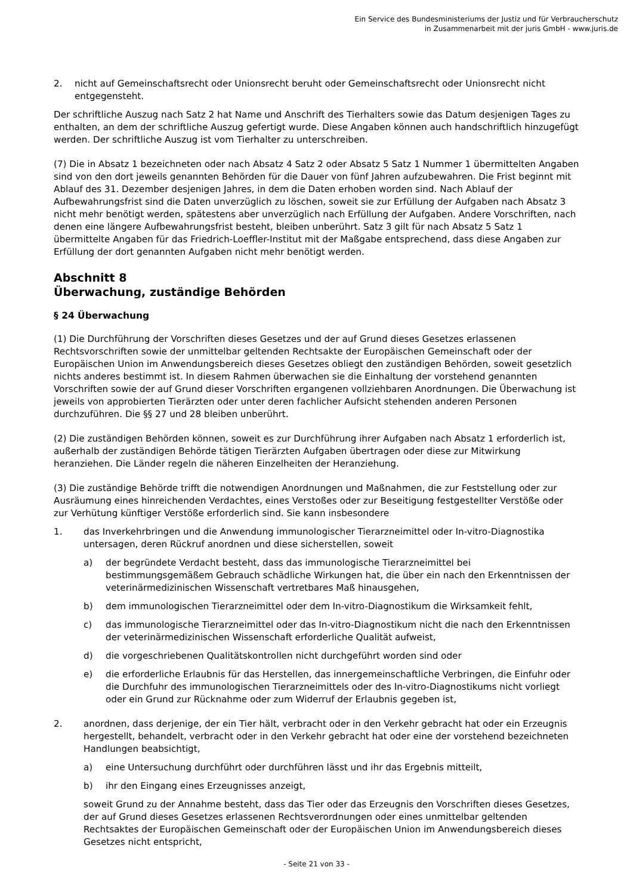Ein Service des Bundesministeriums der Justiz und für Verbraucherschutz
in Zusammenarbeit mit der juris GmbH - www.juris.de
2. nicht auf Gemeinschaftsrecht oder Unionsrecht beruht oder Gemeinschaftsrecht oder Unionsrecht nicht entgegensteht.
Der schriftliche Auszug nach Satz 2 hat Name und Anschrift des Tierhalters sowie das Datum desjenigen Tages zu enthalten, an dem der schriftliche Auszug gefertigt wurde. Diese Angaben können auch handschriftlich hinzugefügt werden. Der schriftliche Auszug ist vom Tierhalter zu unterschreiben.
(7) Die in Absatz 1 bezeichneten oder nach Absatz 4 Satz 2 oder Absatz 5 Satz 1 Nummer 1 übermittelten Angaben sind von den dort jeweils genannten Behörden für die Dauer von fünf Jahren aufzubewahren. Die Frist beginnt mit Ablauf des 31. Dezember desjenigen Jahres, in dem die Daten erhoben worden sind. Nach Ablauf der Aufbewahrungsfrist sind die Daten unverzüglich zu löschen, soweit sie zur Erfüllung der Aufgaben nach Absatz 3 nicht mehr benötigt werden, spätestens aber unverzüglich nach Erfüllung der Aufgaben. Andere Vorschriften, nach denen eine längere Aufbewahrungsfrist besteht, bleiben unberührt. Satz 3 gilt für nach Absatz 5 Satz 1 übermittelte Angaben für das Friedrich-Loeffler-Institut mit der Maßgabe entsprechend, dass diese Angaben zur Erfüllung der dort genannten Aufgaben nicht mehr benötigt werden.
Abschnitt 8
Überwachung, zuständige Behörden
§ 24 Überwachung
(1) Die Durchführung der Vorschriften dieses Gesetzes und der auf Grund dieses Gesetzes erlassenen Rechtsvorschriften sowie der unmittelbar geltenden Rechtsakte der Europäischen Gemeinschaft oder der Europäischen Union im Anwendungsbereich dieses Gesetzes obliegt den zuständigen Behörden, soweit gesetzlich nichts anderes bestimmt ist. In diesem Rahmen überwachen sie die Einhaltung der vorstehend genannten Vorschriften sowie der auf Grund dieser Vorschriften ergangenen vollziehbaren Anordnungen. Die Überwachung ist jeweils von approbierten Tierärzten oder unter deren fachlicher Aufsicht stehenden anderen Personen durchzuführen. Die §§ 27 und 28 bleiben unberührt.
(2) Die zuständigen Behörden können, soweit es zur Durchführung ihrer Aufgaben nach Absatz 1 erforderlich ist, außerhalb der zuständigen Behörde tätigen Tierärzten Aufgaben übertragen oder diese zur Mitwirkung heranziehen. Die Länder regeln die näheren Einzelheiten der Heranziehung.
(3) Die zuständige Behörde trifft die notwendigen Anordnungen und Maßnahmen, die zur Feststellung oder zur Ausräumung eines hinreichenden Verdachtes, eines Verstoßes oder zur Beseitigung festgestellter Verstöße oder zur Verhütung künftiger Verstöße erforderlich sind. Sie kann insbesondere
1. das Inverkehrbringen und die Anwendung immunologischer Tierarzneimittel oder In-vitro-Diagnostika untersagen, deren Rückruf anordnen und diese sicherstellen, soweit
a) der begründete Verdacht besteht, dass das immunologische Tierarzneimittel bei bestimmungsgemäßem Gebrauch schädliche Wirkungen hat, die über ein nach den Erkenntnissen der veterinärmedizinischen Wissenschaft vertretbares Maß hinausgehen,
b) dem immunologischen Tierarzneimittel oder dem In-vitro-Diagnostikum die Wirksamkeit fehlt,
c) das immunologische Tierarzneimittel oder das In-vitro-Diagnostikum nicht die nach den Erkenntnissen der veterinärmedizinischen Wissenschaft erforderliche Qualität aufweist,
d) die vorgeschriebenen Qualitätskontrollen nicht durchgeführt worden sind oder
e) die erforderliche Erlaubnis für das Herstellen, das innergemeinschaftliche Verbringen, die Einfuhr oder die Durchfuhr des immunologischen Tierarzneimittels oder des In-vitro-Diagnostikums nicht vorliegt oder ein Grund zur Rücknahme oder zum Widerruf der Erlaubnis gegeben ist,
2. anordnen, dass derjenige, der ein Tier hält, verbracht oder in den Verkehr gebracht hat oder ein Erzeugnis hergestellt, behandelt, verbracht oder in den Verkehr gebracht hat oder eine der vorstehend bezeichneten Handlungen beabsichtigt,
a) eine Untersuchung durchführt oder durchführen lässt und ihr das Ergebnis mitteilt,
b) ihr den Eingang eines Erzeugnisses anzeigt,
soweit Grund zu der Annahme besteht, dass das Tier oder das Erzeugnis den Vorschriften dieses Gesetzes, der auf Grund dieses Gesetzes erlassenen Rechtsverordnungen oder eines unmittelbar geltenden Rechtsaktes der Europäischen Gemeinschaft oder der Europäischen Union im Anwendungsbereich dieses Gesetzes nicht entspricht,
- Seite 21 von 33 -